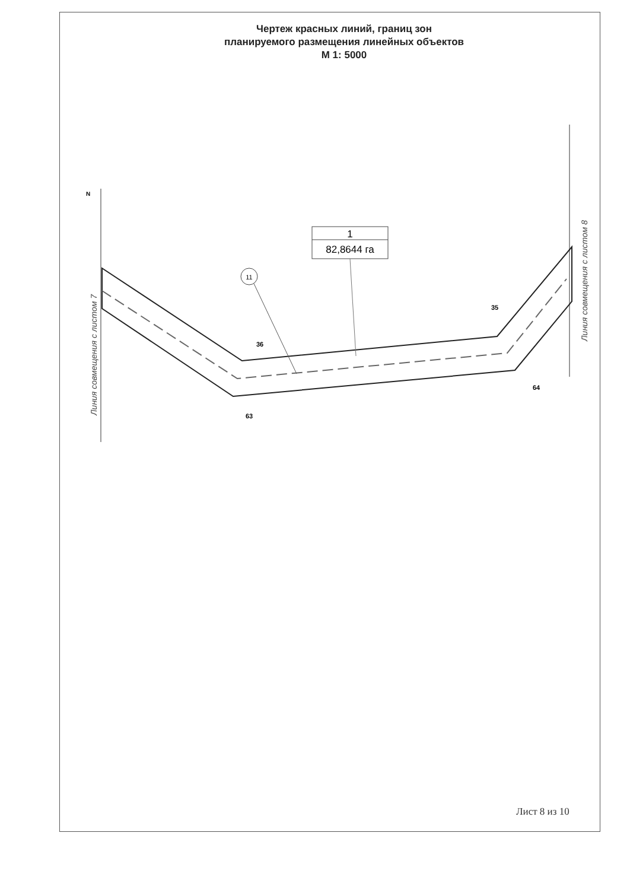Чертеж красных линий, границ зон
планируемого размещения линейных объектов
М 1: 5000
1
82,8644 га
11
36
35
64
63
N
Линия совмещения с листом 7
Линия совмещения с листом 8
Лист 8 из 10